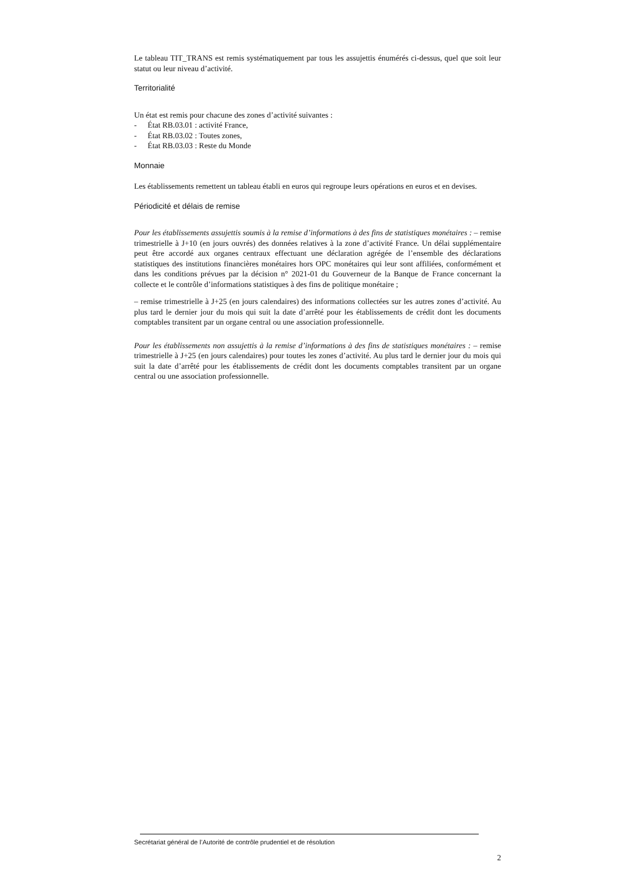Le tableau TIT_TRANS est remis systématiquement par tous les assujettis énumérés ci-dessus, quel que soit leur statut ou leur niveau d’activité.
Territorialité
Un état est remis pour chacune des zones d’activité suivantes :
- État RB.03.01 : activité France,
- État RB.03.02 : Toutes zones,
- État RB.03.03 : Reste du Monde
Monnaie
Les établissements remettent un tableau établi en euros qui regroupe leurs opérations en euros et en devises.
Périodicité et délais de remise
Pour les établissements assujettis soumis à la remise d’informations à des fins de statistiques monétaires : – remise trimestrielle à J+10 (en jours ouvrés) des données relatives à la zone d’activité France. Un délai supplémentaire peut être accordé aux organes centraux effectuant une déclaration agrégée de l’ensemble des déclarations statistiques des institutions financières monétaires hors OPC monétaires qui leur sont affiliées, conformément et dans les conditions prévues par la décision n° 2021-01 du Gouverneur de la Banque de France concernant la collecte et le contrôle d’informations statistiques à des fins de politique monétaire ;
– remise trimestrielle à J+25 (en jours calendaires) des informations collectées sur les autres zones d’activité. Au plus tard le dernier jour du mois qui suit la date d’arrêté pour les établissements de crédit dont les documents comptables transitent par un organe central ou une association professionnelle.
Pour les établissements non assujettis à la remise d’informations à des fins de statistiques monétaires : – remise trimestrielle à J+25 (en jours calendaires) pour toutes les zones d’activité. Au plus tard le dernier jour du mois qui suit la date d’arrêté pour les établissements de crédit dont les documents comptables transitent par un organe central ou une association professionnelle.
Secrétariat général de l’Autorité de contrôle prudentiel et de résolution
2